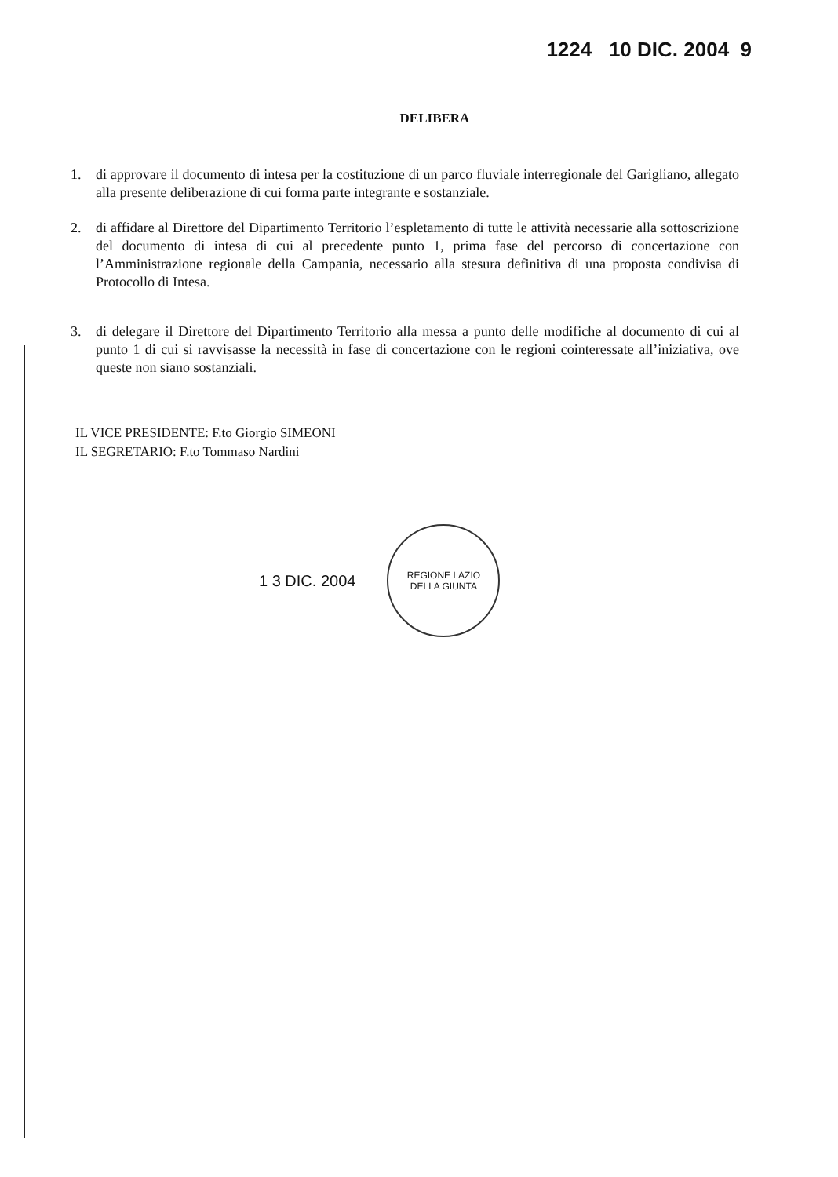1224 10 DIC. 2004 9
DELIBERA
1. di approvare il documento di intesa per la costituzione di un parco fluviale interregionale del Garigliano, allegato alla presente deliberazione di cui forma parte integrante e sostanziale.
2. di affidare al Direttore del Dipartimento Territorio l’espletamento di tutte le attività necessarie alla sottoscrizione del documento di intesa di cui al precedente punto 1, prima fase del percorso di concertazione con l’Amministrazione regionale della Campania, necessario alla stesura definitiva di una proposta condivisa di Protocollo di Intesa.
3. di delegare il Direttore del Dipartimento Territorio alla messa a punto delle modifiche al documento di cui al punto 1 di cui si ravvisasse la necessità in fase di concertazione con le regioni cointeressate all’iniziativa, ove queste non siano sostanziali.
IL VICE PRESIDENTE: F.to Giorgio SIMEONI
IL SEGRETARIO: F.to Tommaso Nardini
1 3 DIC. 2004
REGIONE LAZIO
DELLA GIUNTA